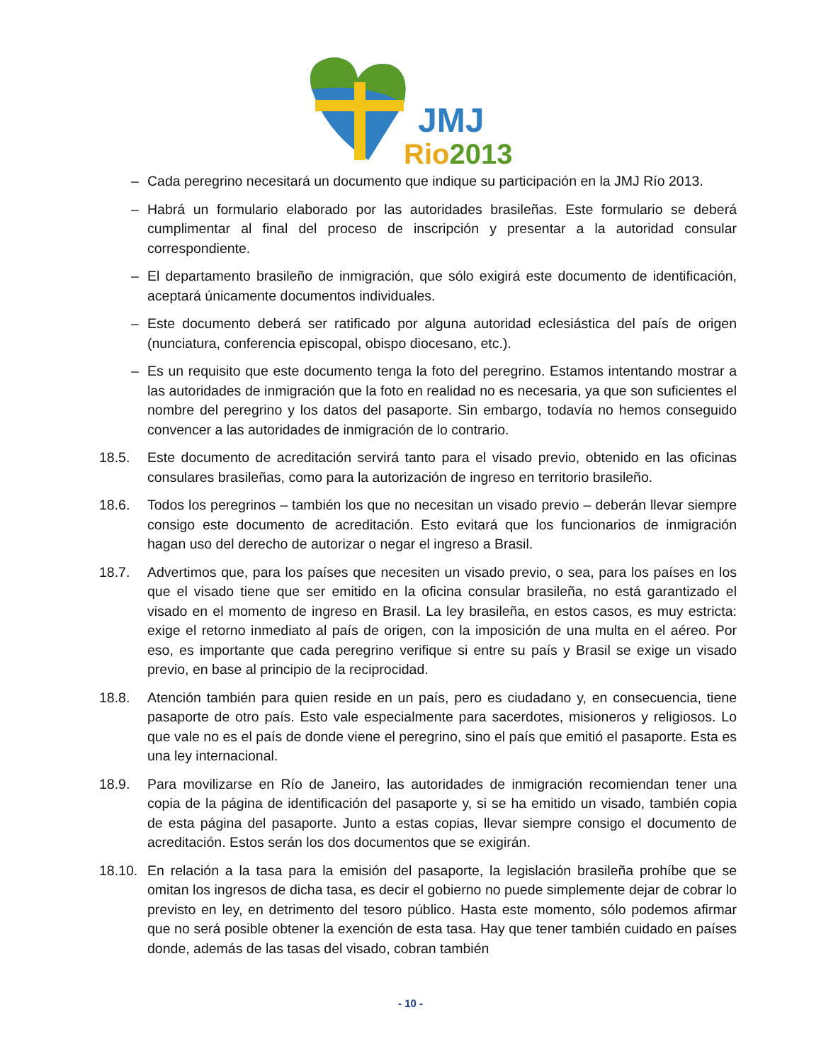JMJ
Rio2013
– Cada peregrino necesitará un documento que indique su participación en la JMJ Río 2013.
– Habrá un formulario elaborado por las autoridades brasileñas. Este formulario se deberá cumplimentar al final del proceso de inscripción y presentar a la autoridad consular correspondiente.
– El departamento brasileño de inmigración, que sólo exigirá este documento de identificación, aceptará únicamente documentos individuales.
– Este documento deberá ser ratificado por alguna autoridad eclesiástica del país de origen (nunciatura, conferencia episcopal, obispo diocesano, etc.).
– Es un requisito que este documento tenga la foto del peregrino. Estamos intentando mostrar a las autoridades de inmigración que la foto en realidad no es necesaria, ya que son suficientes el nombre del peregrino y los datos del pasaporte. Sin embargo, todavía no hemos conseguido convencer a las autoridades de inmigración de lo contrario.
18.5. Este documento de acreditación servirá tanto para el visado previo, obtenido en las oficinas consulares brasileñas, como para la autorización de ingreso en territorio brasileño.
18.6. Todos los peregrinos – también los que no necesitan un visado previo – deberán llevar siempre consigo este documento de acreditación. Esto evitará que los funcionarios de inmigración hagan uso del derecho de autorizar o negar el ingreso a Brasil.
18.7. Advertimos que, para los países que necesiten un visado previo, o sea, para los países en los que el visado tiene que ser emitido en la oficina consular brasileña, no está garantizado el visado en el momento de ingreso en Brasil. La ley brasileña, en estos casos, es muy estricta: exige el retorno inmediato al país de origen, con la imposición de una multa en el aéreo. Por eso, es importante que cada peregrino verifique si entre su país y Brasil se exige un visado previo, en base al principio de la reciprocidad.
18.8. Atención también para quien reside en un país, pero es ciudadano y, en consecuencia, tiene pasaporte de otro país. Esto vale especialmente para sacerdotes, misioneros y religiosos. Lo que vale no es el país de donde viene el peregrino, sino el país que emitió el pasaporte. Esta es una ley internacional.
18.9. Para movilizarse en Río de Janeiro, las autoridades de inmigración recomiendan tener una copia de la página de identificación del pasaporte y, si se ha emitido un visado, también copia de esta página del pasaporte. Junto a estas copias, llevar siempre consigo el documento de acreditación. Estos serán los dos documentos que se exigirán.
18.10. En relación a la tasa para la emisión del pasaporte, la legislación brasileña prohíbe que se omitan los ingresos de dicha tasa, es decir el gobierno no puede simplemente dejar de cobrar lo previsto en ley, en detrimento del tesoro público. Hasta este momento, sólo podemos afirmar que no será posible obtener la exención de esta tasa. Hay que tener también cuidado en países donde, además de las tasas del visado, cobran también
- 10 -